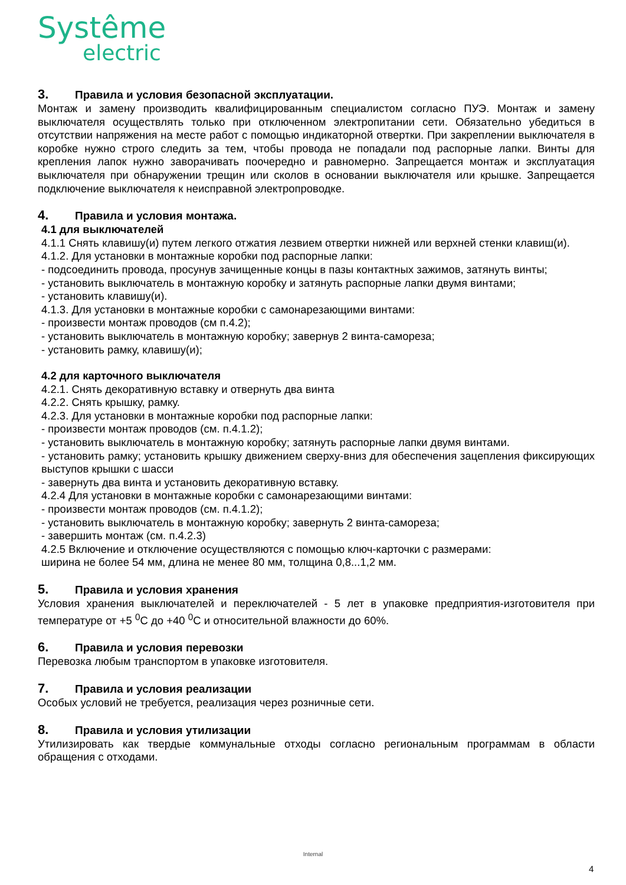Systême
electric
3. Правила и условия безопасной эксплуатации.
Монтаж и замену производить квалифицированным специалистом согласно ПУЭ. Монтаж и замену выключателя осуществлять только при отключенном электропитании сети. Обязательно убедиться в отсутствии напряжения на месте работ с помощью индикаторной отвертки. При закреплении выключателя в коробке нужно строго следить за тем, чтобы провода не попадали под распорные лапки. Винты для крепления лапок нужно заворачивать поочередно и равномерно. Запрещается монтаж и эксплуатация выключателя при обнаружении трещин или сколов в основании выключателя или крышке. Запрещается подключение выключателя к неисправной электропроводке.
4. Правила и условия монтажа.
4.1 для выключателей
4.1.1 Снять клавишу(и) путем легкого отжатия лезвием отвертки нижней или верхней стенки клавиш(и).
4.1.2. Для установки в монтажные коробки под распорные лапки:
- подсоединить провода, просунув зачищенные концы в пазы контактных зажимов, затянуть винты;
- установить выключатель в монтажную коробку и затянуть распорные лапки двумя винтами;
- установить клавишу(и).
4.1.3. Для установки в монтажные коробки с самонарезающими винтами:
- произвести монтаж проводов (см п.4.2);
- установить выключатель в монтажную коробку; завернув 2 винта-самореза;
- установить рамку, клавишу(и);
4.2 для карточного выключателя
4.2.1. Снять декоративную вставку и отвернуть два винта
4.2.2. Снять крышку, рамку.
4.2.3. Для установки в монтажные коробки под распорные лапки:
- произвести монтаж проводов (см. п.4.1.2);
- установить выключатель в монтажную коробку; затянуть распорные лапки двумя винтами.
- установить рамку; установить крышку движением сверху-вниз для обеспечения зацепления фиксирующих выступов крышки с шасси
- завернуть два винта и установить декоративную вставку.
4.2.4 Для установки в монтажные коробки с самонарезающими винтами:
- произвести монтаж проводов (см. п.4.1.2);
- установить выключатель в монтажную коробку; завернуть 2 винта-самореза;
- завершить монтаж (см. п.4.2.3)
4.2.5 Включение и отключение осуществляются с помощью ключ-карточки с размерами:
ширина не более 54 мм, длина не менее 80 мм, толщина 0,8...1,2 мм.
5. Правила и условия хранения
Условия хранения выключателей и переключателей - 5 лет в упаковке предприятия-изготовителя при температуре от +5 <sup>0</sup>С до +40 <sup>0</sup>С и относительной влажности до 60%.
6. Правила и условия перевозки
Перевозка любым транспортом в упаковке изготовителя.
7. Правила и условия реализации
Особых условий не требуется, реализация через розничные сети.
8. Правила и условия утилизации
Утилизировать как твердые коммунальные отходы согласно региональным программам в области обращения с отходами.
Internal
4